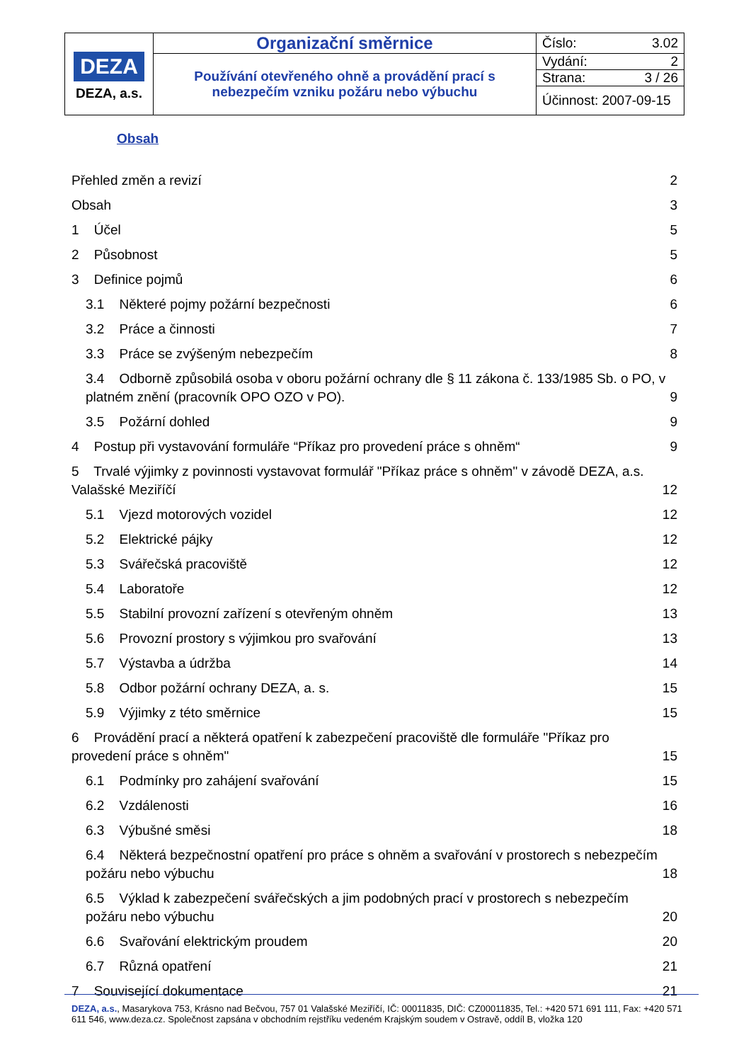| DEZA DEZA, a.s. | Organizační směrnice | Číslo: 3.02 |
| | Používání otevřeného ohně a provádění prací s nebezpečím vzniku požáru nebo výbuchu | Vydání: 2 |
| | | Strana: 3 / 26 |
| | | Účinnost: 2007-09-15 |
Obsah
Přehled změn a revizí 2
Obsah 3
1 Účel 5
2 Působnost 5
3 Definice pojmů 6
3.1 Některé pojmy požární bezpečnosti 6
3.2 Práce a činnosti 7
3.3 Práce se zvýšeným nebezpečím 8
3.4 Odborně způsobilá osoba v oboru požární ochrany dle § 11 zákona č. 133/1985 Sb. o PO, v platném znění (pracovník OPO OZO v PO). 9
3.5 Požární dohled 9
4 Postup při vystavování formuláře “Příkaz pro provedení práce s ohněm“9
5 Trvalé výjimky z povinnosti vystavovat formulář "Příkaz práce s ohněm" v závodě DEZA, a.s. Valašské Meziříčí 12
5.1 Vjezd motorových vozidel 12
5.2 Elektrické pájky 12
5.3 Svářečská pracoviště 12
5.4 Laboratoře 12
5.5 Stabilní provozní zařízení s otevřeným ohněm 13
5.6 Provozní prostory s výjimkou pro svařování 13
5.7 Výstavba a údržba 14
5.8 Odbor požární ochrany DEZA, a. s. 15
5.9 Výjimky z této směrnice 15
6 Provádění prací a některá opatření k zabezpečení pracoviště dle formuláře "Příkaz pro provedení práce s ohněm" 15
6.1 Podmínky pro zahájení svařování 15
6.2 Vzdálenosti 16
6.3 Výbušné směsi 18
6.4 Některá bezpečnostní opatření pro práce s ohněm a svařování v prostorech s nebezpečím požáru nebo výbuchu 18
6.5 Výklad k zabezpečení svářečských a jim podobných prací v prostorech s nebezpečím požáru nebo výbuchu 20
6.6 Svařování elektrickým proudem 20
6.7 Různá opatření 21
7 Související dokumentace 21
DEZA, a.s., Masarykova 753, Krásno nad Bečvou, 757 01 Valašské Meziříčí, IČ: 00011835, DIČ: CZ00011835, Tel.: +420 571 691 111, Fax: +420 571 611 546, www.deza.cz. Společnost zapsána v obchodním rejstříku vedeném Krajským soudem v Ostravě, oddíl B, vložka 120